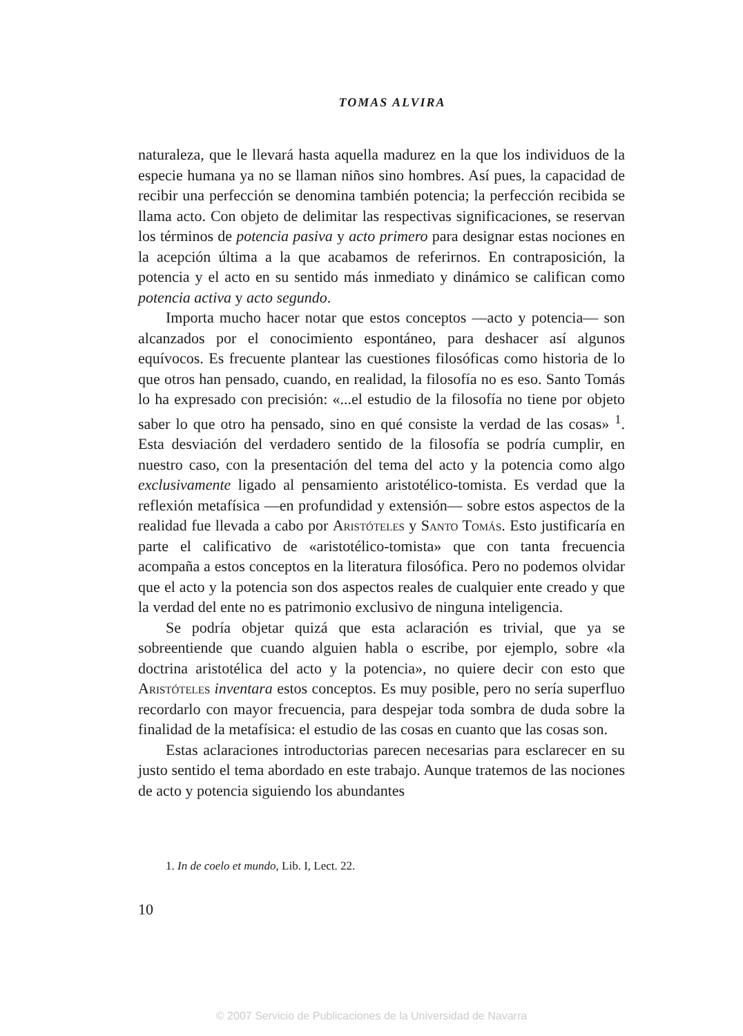TOMAS ALVIRA
naturaleza, que le llevará hasta aquella madurez en la que los individuos de la especie humana ya no se llaman niños sino hombres. Así pues, la capacidad de recibir una perfección se denomina también potencia; la perfección recibida se llama acto. Con objeto de delimitar las respectivas significaciones, se reservan los términos de potencia pasiva y acto primero para designar estas nociones en la acepción última a la que acabamos de referirnos. En contraposición, la potencia y el acto en su sentido más inmediato y dinámico se califican como potencia activa y acto segundo.
Importa mucho hacer notar que estos conceptos —acto y potencia— son alcanzados por el conocimiento espontáneo, para deshacer así algunos equívocos. Es frecuente plantear las cuestiones filosóficas como historia de lo que otros han pensado, cuando, en realidad, la filosofía no es eso. Santo Tomás lo ha expresado con precisión: «...el estudio de la filosofía no tiene por objeto saber lo que otro ha pensado, sino en qué consiste la verdad de las cosas» <sup>1</sup>. Esta desviación del verdadero sentido de la filosofía se podría cumplir, en nuestro caso, con la presentación del tema del acto y la potencia como algo exclusivamente ligado al pensamiento aristotélico-tomista. Es verdad que la reflexión metafísica —en profundidad y extensión— sobre estos aspectos de la realidad fue llevada a cabo por Aristóteles y Santo Tomás. Esto justificaría en parte el calificativo de «aristotélico-tomista» que con tanta frecuencia acompaña a estos conceptos en la literatura filosófica. Pero no podemos olvidar que el acto y la potencia son dos aspectos reales de cualquier ente creado y que la verdad del ente no es patrimonio exclusivo de ninguna inteligencia.
Se podría objetar quizá que esta aclaración es trivial, que ya se sobreentiende que cuando alguien habla o escribe, por ejemplo, sobre «la doctrina aristotélica del acto y la potencia», no quiere decir con esto que Aristóteles inventara estos conceptos. Es muy posible, pero no sería superfluo recordarlo con mayor frecuencia, para despejar toda sombra de duda sobre la finalidad de la metafísica: el estudio de las cosas en cuanto que las cosas son.
Estas aclaraciones introductorias parecen necesarias para esclarecer en su justo sentido el tema abordado en este trabajo. Aunque tratemos de las nociones de acto y potencia siguiendo los abundantes
1. In de coelo et mundo, Lib. I, Lect. 22.
10
© 2007 Servicio de Publicaciones de la Universidad de Navarra